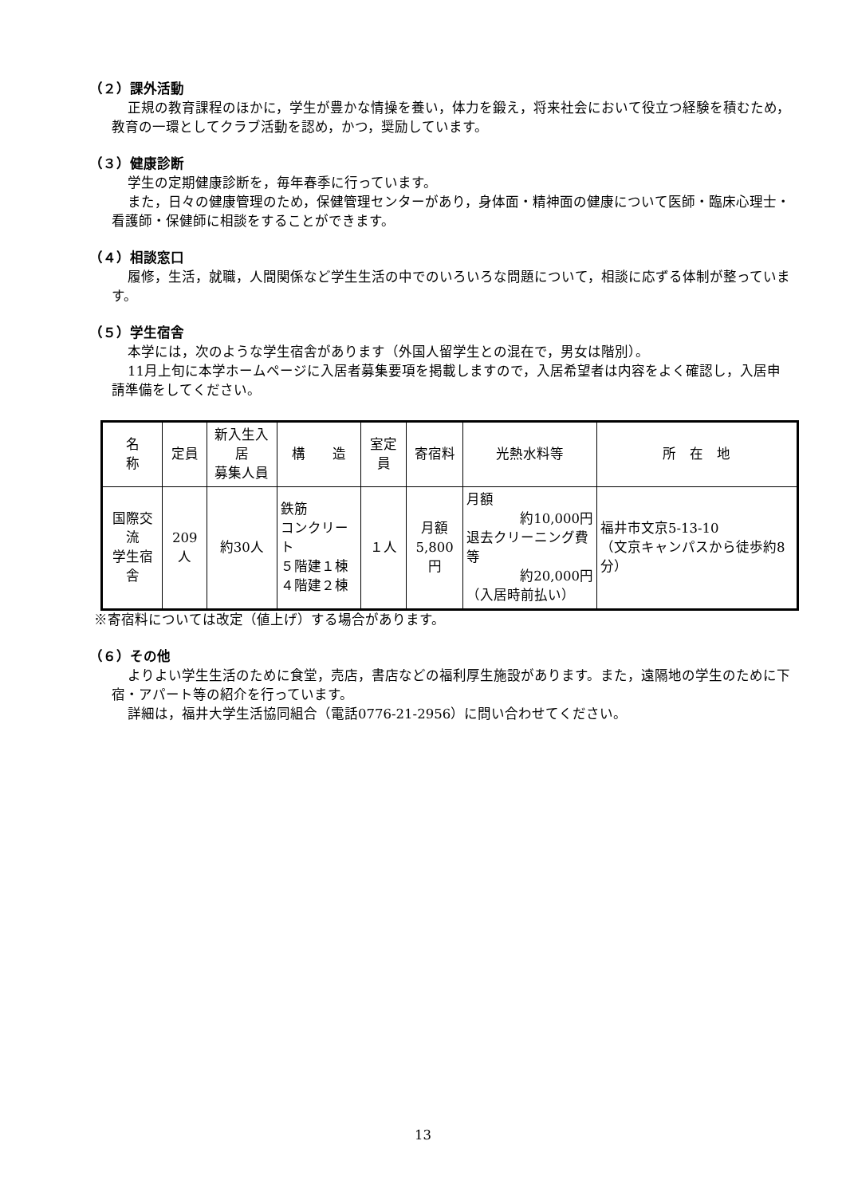（２）課外活動
正規の教育課程のほかに，学生が豊かな情操を養い，体力を鍛え，将来社会において役立つ経験を積むため，教育の一環としてクラブ活動を認め，かつ，奨励しています。
（３）健康診断
学生の定期健康診断を，毎年春季に行っています。
また，日々の健康管理のため，保健管理センターがあり，身体面・精神面の健康について医師・臨床心理士・看護師・保健師に相談をすることができます。
（４）相談窓口
履修，生活，就職，人間関係など学生生活の中でのいろいろな問題について，相談に応ずる体制が整っています。
（５）学生宿舎
本学には，次のような学生宿舎があります（外国人留学生との混在で，男女は階別）。
11月上旬に本学ホームページに入居者募集要項を掲載しますので，入居希望者は内容をよく確認し，入居申請準備をしてください。
| 名 称 | 定員 | 新入生入居 募集人員 | 構 造 | 室定員 | 寄宿料 | 光熱水料等 | 所 在 地 |
| --- | --- | --- | --- | --- | --- | --- | --- |
| 国際交流 学生宿舎 | 209人 | 約30人 | 鉄筋 コンクリート ５階建１棟 ４階建２棟 | １人 | 月額 5,800円 | 月額 約10,000円 退去クリーニング費等 約20,000円 （入居時前払い） | 福井市文京5-13-10 （文京キャンパスから徒歩約8分） |
※寄宿料については改定（値上げ）する場合があります。
（６）その他
よりよい学生生活のために食堂，売店，書店などの福利厚生施設があります。また，遠隔地の学生のために下宿・アパート等の紹介を行っています。
詳細は，福井大学生活協同組合（電話0776-21-2956）に問い合わせてください。
13